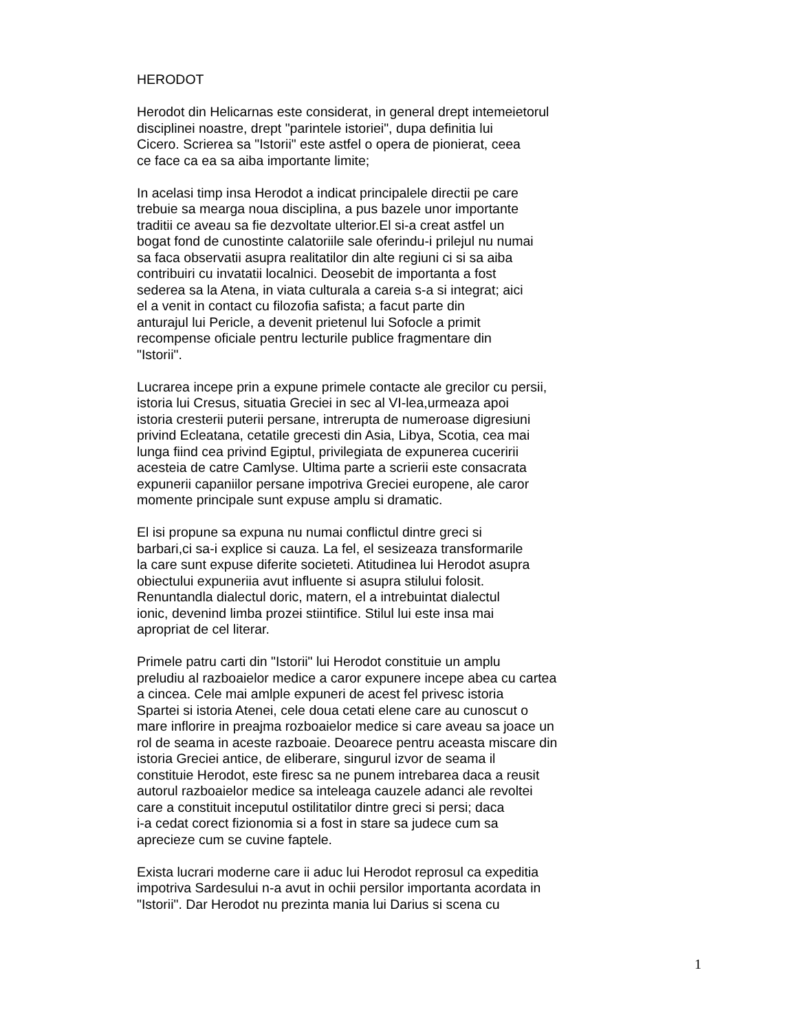HERODOT
Herodot din Helicarnas este considerat, in general drept intemeietorul
disciplinei noastre, drept "parintele istoriei", dupa definitia lui
Cicero. Scrierea sa "Istorii" este astfel o opera de pionierat, ceea
ce face ca ea sa aiba importante limite;
In acelasi timp insa Herodot a indicat principalele directii pe care
trebuie sa mearga noua disciplina, a pus bazele unor importante
traditii ce aveau sa fie dezvoltate ulterior.El si-a creat astfel un
bogat fond de cunostinte calatoriile sale oferindu-i prilejul nu numai
sa faca observatii asupra realitatilor din alte regiuni ci si sa aiba
contribuiri cu invatatii localnici. Deosebit de importanta a fost
sederea sa la Atena, in viata culturala a careia s-a si integrat; aici
el a venit in contact cu filozofia safista; a facut parte din
anturajul lui Pericle, a devenit prietenul lui Sofocle a primit
recompense oficiale pentru lecturile publice fragmentare din
"Istorii".
Lucrarea incepe prin a expune primele contacte ale grecilor cu persii,
istoria lui Cresus, situatia Greciei in sec al VI-lea,urmeaza apoi
istoria cresterii puterii persane, intrerupta de numeroase digresiuni
privind Ecleatana, cetatile grecesti din Asia, Libya, Scotia, cea mai
lunga fiind cea privind Egiptul, privilegiata de expunerea cuceririi
acesteia de catre Camlyse. Ultima parte a scrierii este consacrata
expunerii capaniilor persane impotriva Greciei europene, ale caror
momente principale sunt expuse amplu si dramatic.
El isi propune sa expuna nu numai conflictul dintre greci si
barbari,ci sa-i explice si cauza. La fel, el sesizeaza transformarile
la care sunt expuse diferite societeti. Atitudinea lui Herodot asupra
obiectului expuneriia avut influente si asupra stilului folosit.
Renuntandla dialectul doric, matern, el a intrebuintat dialectul
ionic, devenind limba prozei stiintifice. Stilul lui este insa mai
apropriat de cel literar.
Primele patru carti din "Istorii" lui Herodot constituie un amplu
preludiu al razboaielor medice a caror expunere incepe abea cu cartea
a cincea. Cele mai amlple expuneri de acest fel privesc istoria
Spartei si istoria Atenei, cele doua cetati elene care au cunoscut o
mare inflorire in preajma rozboaielor medice si care aveau sa joace un
rol de seama in aceste razboaie. Deoarece pentru aceasta miscare din
istoria Greciei antice, de eliberare, singurul izvor de seama il
constituie Herodot, este firesc sa ne punem intrebarea daca a reusit
autorul razboaielor medice sa inteleaga cauzele adanci ale revoltei
care a constituit inceputul ostilitatilor dintre greci si persi; daca
i-a cedat corect fizionomia si a fost in stare sa judece cum sa
aprecieze cum se cuvine faptele.
Exista lucrari moderne care ii aduc lui Herodot reprosul ca expeditia
impotriva Sardesului n-a avut in ochii persilor importanta acordata in
"Istorii". Dar Herodot nu prezinta mania lui Darius si scena cu
1